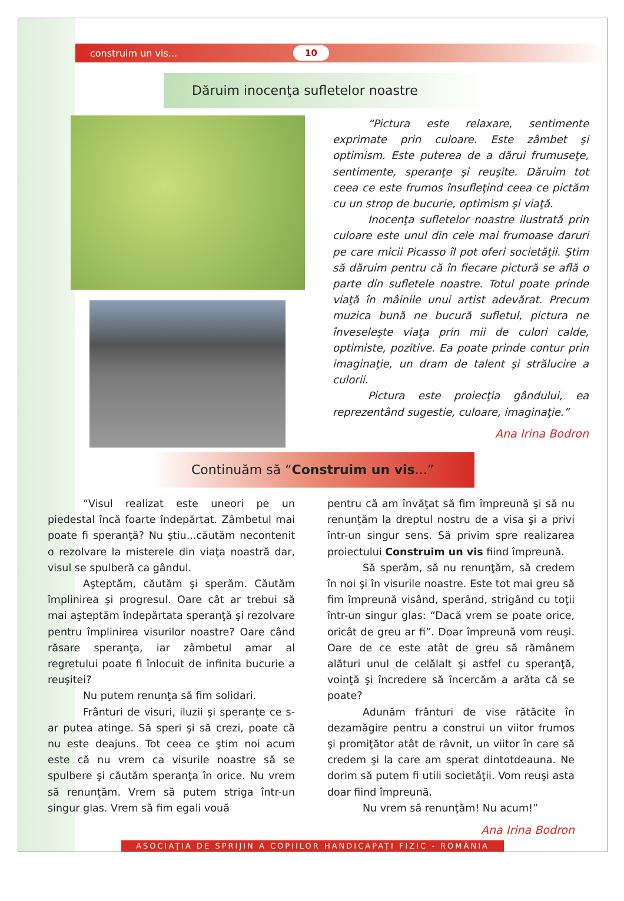construim un vis... 10
Dăruim inocenţa sufletelor noastre
“Pictura este relaxare, sentimente exprimate prin culoare. Este zâmbet şi optimism. Este puterea de a dărui frumuseţe, sentimente, speranţe şi reuşite. Dăruim tot ceea ce este frumos însufleţind ceea ce pictăm cu un strop de bucurie, optimism şi viaţă.
Inocenţa sufletelor noastre ilustrată prin culoare este unul din cele mai frumoase daruri pe care micii Picasso îl pot oferi societăţii. Ştim să dăruim pentru că în fiecare pictură se află o parte din sufletele noastre. Totul poate prinde viaţă în mâinile unui artist adevărat. Precum muzica bună ne bucură sufletul, pictura ne înveseleşte viaţa prin mii de culori calde, optimiste, pozitive. Ea poate prinde contur prin imaginaţie, un dram de talent şi strălucire a culorii.
Pictura este proiecţia gândului, ea reprezentând sugestie, culoare, imaginaţie.”
Ana Irina Bodron
Continuăm să “Construim un vis...”
“Visul realizat este uneori pe un piedestal încă foarte îndepărtat. Zâmbetul mai poate fi speranţă? Nu ştiu...căutăm necontenit o rezolvare la misterele din viaţa noastră dar, visul se spulberă ca gândul.
Aşteptăm, căutăm şi sperăm. Căutăm împlinirea şi progresul. Oare cât ar trebui să mai aşteptăm îndepărtata speranţă şi rezolvare pentru împlinirea visurilor noastre? Oare când răsare speranţa, iar zâmbetul amar al regretului poate fi înlocuit de infinita bucurie a reuşitei?
Nu putem renunţa să fim solidari.
Frânturi de visuri, iluzii şi speranţe ce s-ar putea atinge. Să speri şi să crezi, poate că nu este deajuns. Tot ceea ce ştim noi acum este că nu vrem ca visurile noastre să se spulbere şi căutăm speranţa în orice. Nu vrem să renunţăm. Vrem să putem striga într-un singur glas. Vrem să fim egali vouă
pentru că am învăţat să fim împreună şi să nu renunţăm la dreptul nostru de a visa şi a privi într-un singur sens. Să privim spre realizarea proiectului Construim un vis fiind împreună.
Să sperăm, să nu renunţăm, să credem în noi şi în visurile noastre. Este tot mai greu să fim împreună visând, sperând, strigând cu toţii într-un singur glas: “Dacă vrem se poate orice, oricât de greu ar fi”. Doar împreună vom reuşi. Oare de ce este atât de greu să rămânem alături unul de celălalt şi astfel cu speranţă, voinţă şi încredere să încercăm a arăta că se poate?
Adunăm frânturi de vise rătăcite în dezamăgire pentru a construi un viitor frumos şi promiţător atât de râvnit, un viitor în care să credem şi la care am sperat dintotdeauna. Ne dorim să putem fi utili societăţii. Vom reuşi asta doar fiind împreună.
Nu vrem să renunţăm! Nu acum!”
Ana Irina Bodron
ASOCIAŢIA DE SPRIJIN A COPIILOR HANDICAPAŢI FIZIC - ROMÂNIA